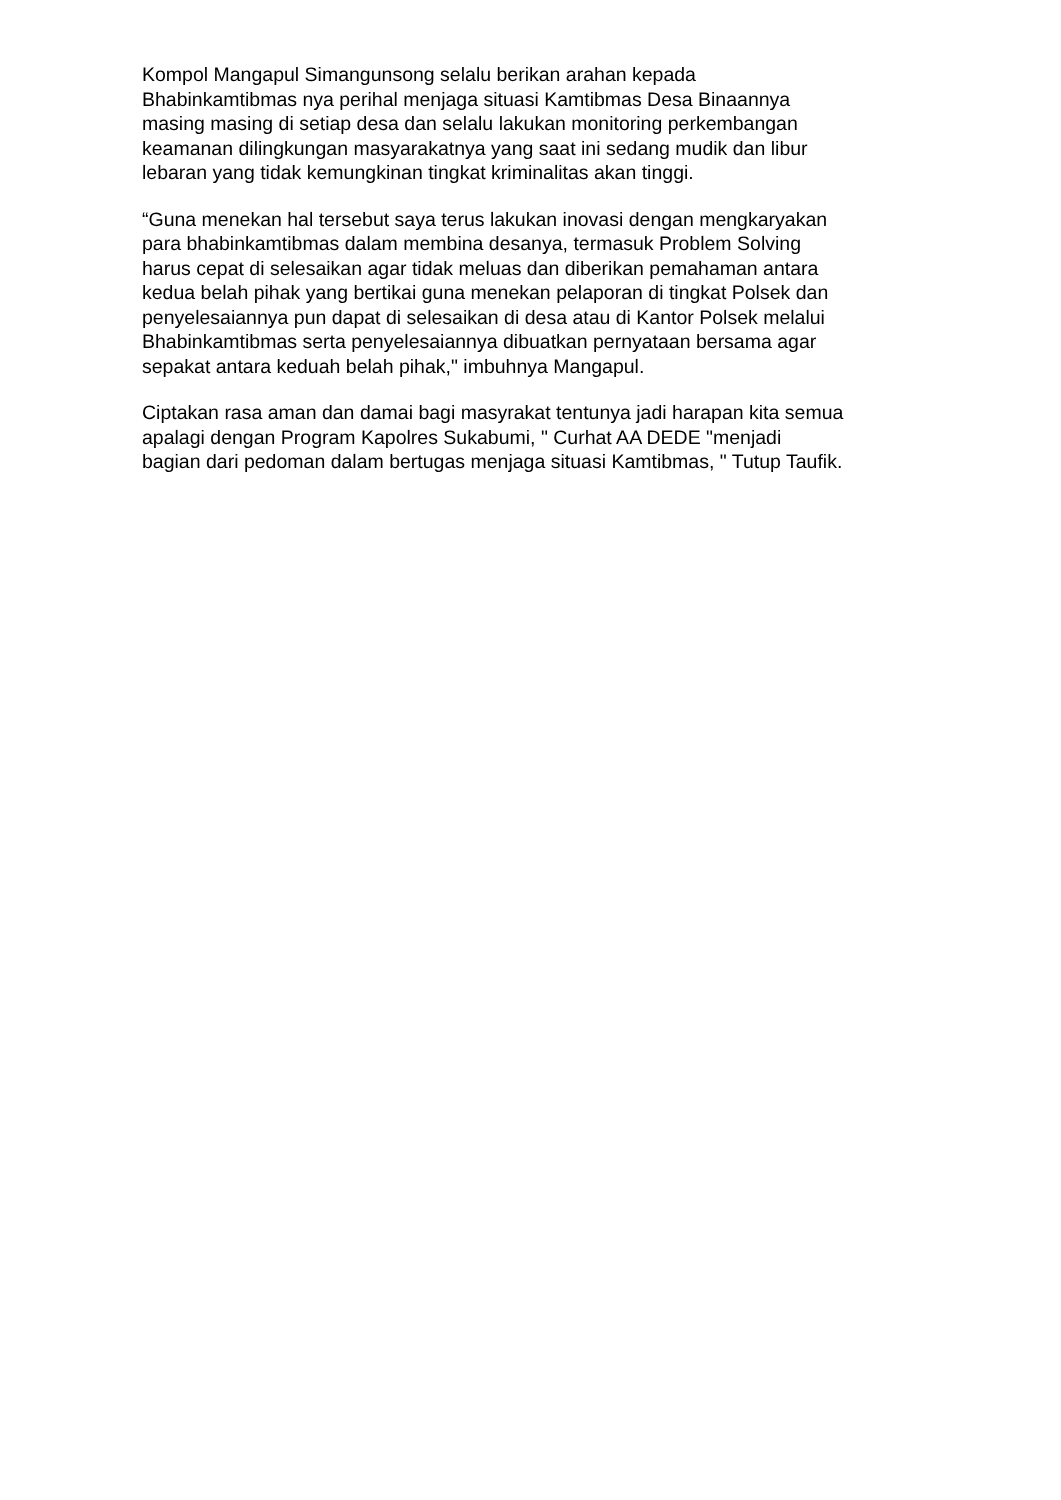Kompol Mangapul Simangunsong selalu berikan arahan kepada
Bhabinkamtibmas nya perihal menjaga situasi Kamtibmas Desa Binaannya
masing masing di setiap desa dan selalu lakukan monitoring perkembangan
keamanan dilingkungan masyarakatnya yang saat ini sedang mudik dan libur
lebaran yang tidak kemungkinan tingkat kriminalitas akan tinggi.
“Guna menekan hal tersebut saya terus lakukan inovasi dengan mengkaryakan
para bhabinkamtibmas dalam membina desanya, termasuk Problem Solving
harus cepat di selesaikan agar tidak meluas dan diberikan pemahaman antara
kedua belah pihak yang bertikai guna menekan pelaporan di tingkat Polsek dan
penyelesaiannya pun dapat di selesaikan di desa atau di Kantor Polsek melalui
Bhabinkamtibmas serta penyelesaiannya dibuatkan pernyataan bersama agar
sepakat antara keduah belah pihak," imbuhnya Mangapul.
Ciptakan rasa aman dan damai bagi masyrakat tentunya jadi harapan kita semua
apalagi dengan Program Kapolres Sukabumi, " Curhat AA DEDE "menjadi
bagian dari pedoman dalam bertugas menjaga situasi Kamtibmas, " Tutup Taufik.